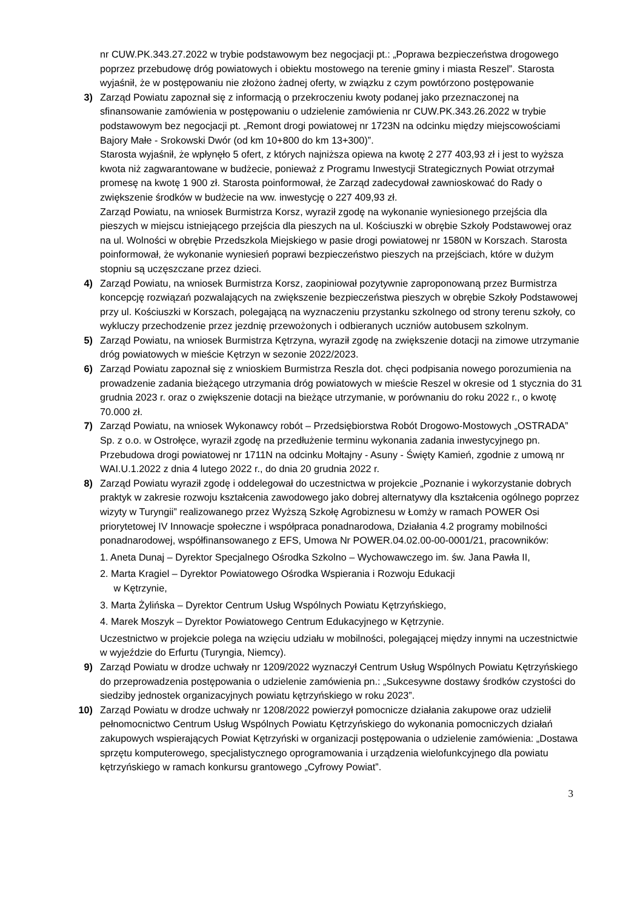nr CUW.PK.343.27.2022 w trybie podstawowym bez negocjacji pt.: „Poprawa bezpieczeństwa drogowego poprzez przebudowę dróg powiatowych i obiektu mostowego na terenie gminy i miasta Reszel”. Starosta wyjaśnił, że w postępowaniu nie złożono żadnej oferty, w związku z czym powtórzono postępowanie
3) Zarząd Powiatu zapoznał się z informacją o przekroczeniu kwoty podanej jako przeznaczonej na sfinansowanie zamówienia w postępowaniu o udzielenie zamówienia nr CUW.PK.343.26.2022 w trybie podstawowym bez negocjacji pt. „Remont drogi powiatowej nr 1723N na odcinku między miejscowościami Bajory Małe - Srokowski Dwór (od km 10+800 do km 13+300)”.
Starosta wyjaśnił, że wpłynęło 5 ofert, z których najniższa opiewa na kwotę 2 277 403,93 zł i jest to wyższa kwota niż zagwarantowane w budżecie, ponieważ z Programu Inwestycji Strategicznych Powiat otrzymał promesę na kwotę 1 900 zł. Starosta poinformował, że Zarząd zadecydował zawnioskować do Rady o zwiększenie środków w budżecie na ww. inwestycję o 227 409,93 zł.
Zarząd Powiatu, na wniosek Burmistrza Korsz, wyraził zgodę na wykonanie wyniesionego przejścia dla pieszych w miejscu istniejącego przejścia dla pieszych na ul. Kościuszki w obrębie Szkoły Podstawowej oraz na ul. Wolności w obrębie Przedszkola Miejskiego w pasie drogi powiatowej nr 1580N w Korszach. Starosta poinformował, że wykonanie wyniesień poprawi bezpieczeństwo pieszych na przejściach, które w dużym stopniu są uczęszczane przez dzieci.
4) Zarząd Powiatu, na wniosek Burmistrza Korsz, zaopiniował pozytywnie zaproponowaną przez Burmistrza koncepcję rozwiązań pozwalających na zwiększenie bezpieczeństwa pieszych w obrębie Szkoły Podstawowej przy ul. Kościuszki w Korszach, polegającą na wyznaczeniu przystanku szkolnego od strony terenu szkoły, co wykluczy przechodzenie przez jezdnię przewożonych i odbieranych uczniów autobusem szkolnym.
5) Zarząd Powiatu, na wniosek Burmistrza Kętrzyna, wyraził zgodę na zwiększenie dotacji na zimowe utrzymanie dróg powiatowych w mieście Kętrzyn w sezonie 2022/2023.
6) Zarząd Powiatu zapoznał się z wnioskiem Burmistrza Reszla dot. chęci podpisania nowego porozumienia na prowadzenie zadania bieżącego utrzymania dróg powiatowych w mieście Reszel w okresie od 1 stycznia do 31 grudnia 2023 r. oraz o zwiększenie dotacji na bieżące utrzymanie, w porównaniu do roku 2022 r., o kwotę 70.000 zł.
7) Zarząd Powiatu, na wniosek Wykonawcy robót – Przedsiębiorstwa Robót Drogowo-Mostowych „OSTRADA” Sp. z o.o. w Ostrołęce, wyraził zgodę na przedłużenie terminu wykonania zadania inwestycyjnego pn. Przebudowa drogi powiatowej nr 1711N na odcinku Mołtajny - Asuny - Święty Kamień, zgodnie z umową nr WAI.U.1.2022 z dnia 4 lutego 2022 r., do dnia 20 grudnia 2022 r.
8) Zarząd Powiatu wyraził zgodę i oddelegował do uczestnictwa w projekcie „Poznanie i wykorzystanie dobrych praktyk w zakresie rozwoju kształcenia zawodowego jako dobrej alternatywy dla kształcenia ogólnego poprzez wizyty w Turyngii” realizowanego przez Wyższą Szkołę Agrobiznesu w Łomży w ramach POWER Osi priorytetowej IV Innowacje społeczne i współpraca ponadnarodowa, Działania 4.2 programy mobilności ponadnarodowej, współfinansowanego z EFS, Umowa Nr POWER.04.02.00-00-0001/21, pracowników:
1. Aneta Dunaj – Dyrektor Specjalnego Ośrodka Szkolno – Wychowawczego im. św. Jana Pawła II,
2. Marta Kragiel – Dyrektor Powiatowego Ośrodka Wspierania i Rozwoju Edukacji
w Kętrzynie,
3. Marta Żylińska – Dyrektor Centrum Usług Wspólnych Powiatu Kętrzyńskiego,
4. Marek Moszyk – Dyrektor Powiatowego Centrum Edukacyjnego w Kętrzynie.
Uczestnictwo w projekcie polega na wzięciu udziału w mobilności, polegającej między innymi na uczestnictwie w wyjeździe do Erfurtu (Turyngia, Niemcy).
9) Zarząd Powiatu w drodze uchwały nr 1209/2022 wyznaczył Centrum Usług Wspólnych Powiatu Kętrzyńskiego do przeprowadzenia postępowania o udzielenie zamówienia pn.: „Sukcesywne dostawy środków czystości do siedziby jednostek organizacyjnych powiatu kętrzyńskiego w roku 2023”.
10) Zarząd Powiatu w drodze uchwały nr 1208/2022 powierzył pomocnicze działania zakupowe oraz udzielił pełnomocnictwo Centrum Usług Wspólnych Powiatu Kętrzyńskiego do wykonania pomocniczych działań zakupowych wspierających Powiat Kętrzyński w organizacji postępowania o udzielenie zamówienia: „Dostawa sprzętu komputerowego, specjalistycznego oprogramowania i urządzenia wielofunkcyjnego dla powiatu kętrzyńskiego w ramach konkursu grantowego „Cyfrowy Powiat”.
3